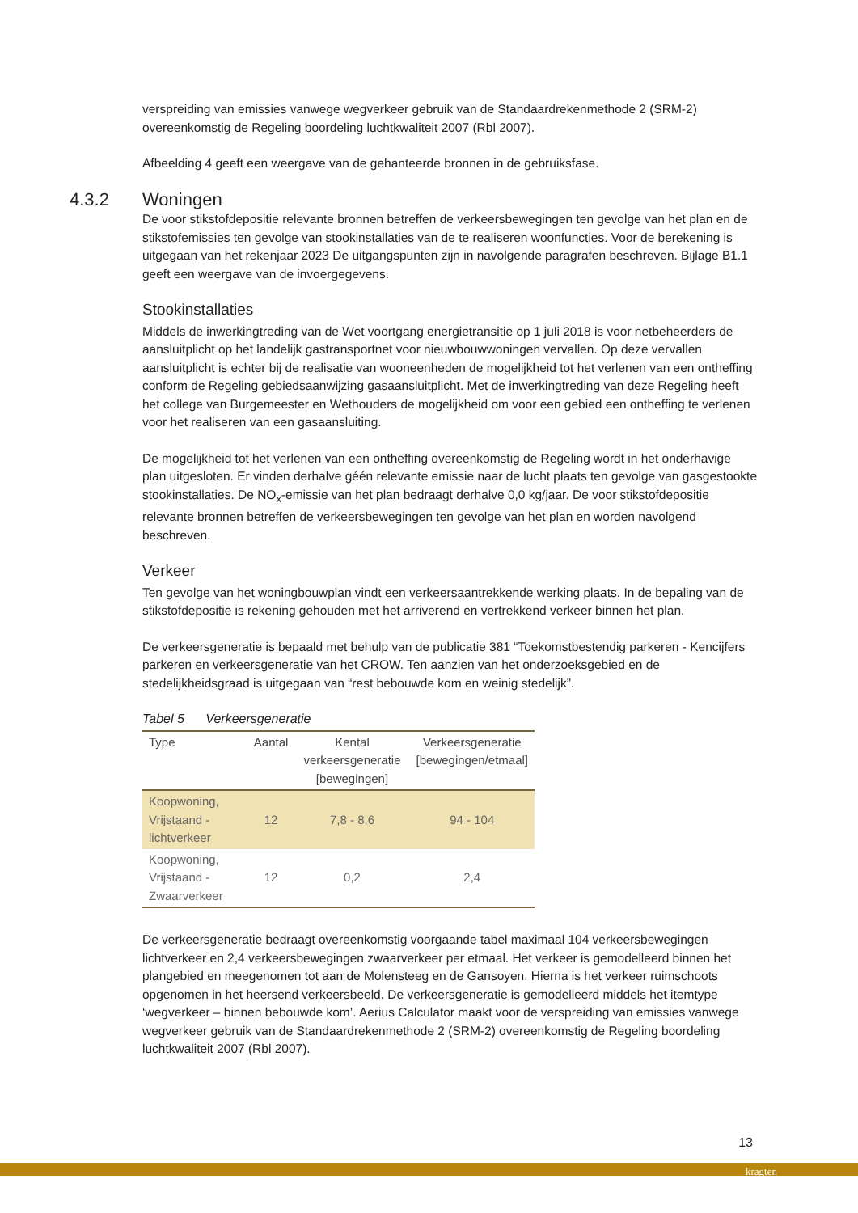verspreiding van emissies vanwege wegverkeer gebruik van de Standaardrekenmethode 2 (SRM-2) overeenkomstig de Regeling boordeling luchtkwaliteit 2007 (Rbl 2007).
Afbeelding 4 geeft een weergave van de gehanteerde bronnen in de gebruiksfase.
4.3.2 Woningen
De voor stikstofdepositie relevante bronnen betreffen de verkeersbewegingen ten gevolge van het plan en de stikstofemissies ten gevolge van stookinstallaties van de te realiseren woonfuncties. Voor de berekening is uitgegaan van het rekenjaar 2023 De uitgangspunten zijn in navolgende paragrafen beschreven. Bijlage B1.1 geeft een weergave van de invoergegevens.
Stookinstallaties
Middels de inwerkingtreding van de Wet voortgang energietransitie op 1 juli 2018 is voor netbeheerders de aansluitplicht op het landelijk gastransportnet voor nieuwbouwwoningen vervallen. Op deze vervallen aansluitplicht is echter bij de realisatie van wooneenheden de mogelijkheid tot het verlenen van een ontheffing conform de Regeling gebiedsaanwijzing gasaansluitplicht. Met de inwerkingtreding van deze Regeling heeft het college van Burgemeester en Wethouders de mogelijkheid om voor een gebied een ontheffing te verlenen voor het realiseren van een gasaansluiting.
De mogelijkheid tot het verlenen van een ontheffing overeenkomstig de Regeling wordt in het onderhavige plan uitgesloten. Er vinden derhalve géén relevante emissie naar de lucht plaats ten gevolge van gasgestookte stookinstallaties. De NO<sub>x</sub>-emissie van het plan bedraagt derhalve 0,0 kg/jaar. De voor stikstofdepositie relevante bronnen betreffen de verkeersbewegingen ten gevolge van het plan en worden navolgend beschreven.
Verkeer
Ten gevolge van het woningbouwplan vindt een verkeersaantrekkende werking plaats. In de bepaling van de stikstofdepositie is rekening gehouden met het arriverend en vertrekkend verkeer binnen het plan.
De verkeersgeneratie is bepaald met behulp van de publicatie 381 “Toekomstbestendig parkeren - Kencijfers parkeren en verkeersgeneratie van het CROW. Ten aanzien van het onderzoeksgebied en de stedelijkheidsgraad is uitgegaan van “rest bebouwde kom en weinig stedelijk”.
Tabel 5 Verkeersgeneratie
| Type | Aantal | Kental verkeersgeneratie [bewegingen] | Verkeersgeneratie [bewegingen/etmaal] |
| --- | --- | --- | --- |
| Koopwoning, Vrijstaand - lichtverkeer | 12 | 7,8 - 8,6 | 94 - 104 |
| Koopwoning, Vrijstaand - Zwaarverkeer | 12 | 0,2 | 2,4 |
De verkeersgeneratie bedraagt overeenkomstig voorgaande tabel maximaal 104 verkeersbewegingen lichtverkeer en 2,4 verkeersbewegingen zwaarverkeer per etmaal. Het verkeer is gemodelleerd binnen het plangebied en meegenomen tot aan de Molensteeg en de Gansoyen. Hierna is het verkeer ruimschoots opgenomen in het heersend verkeersbeeld. De verkeersgeneratie is gemodelleerd middels het itemtype ‘wegverkeer – binnen bebouwde kom’. Aerius Calculator maakt voor de verspreiding van emissies vanwege wegverkeer gebruik van de Standaardrekenmethode 2 (SRM-2) overeenkomstig de Regeling boordeling luchtkwaliteit 2007 (Rbl 2007).
13
kragten